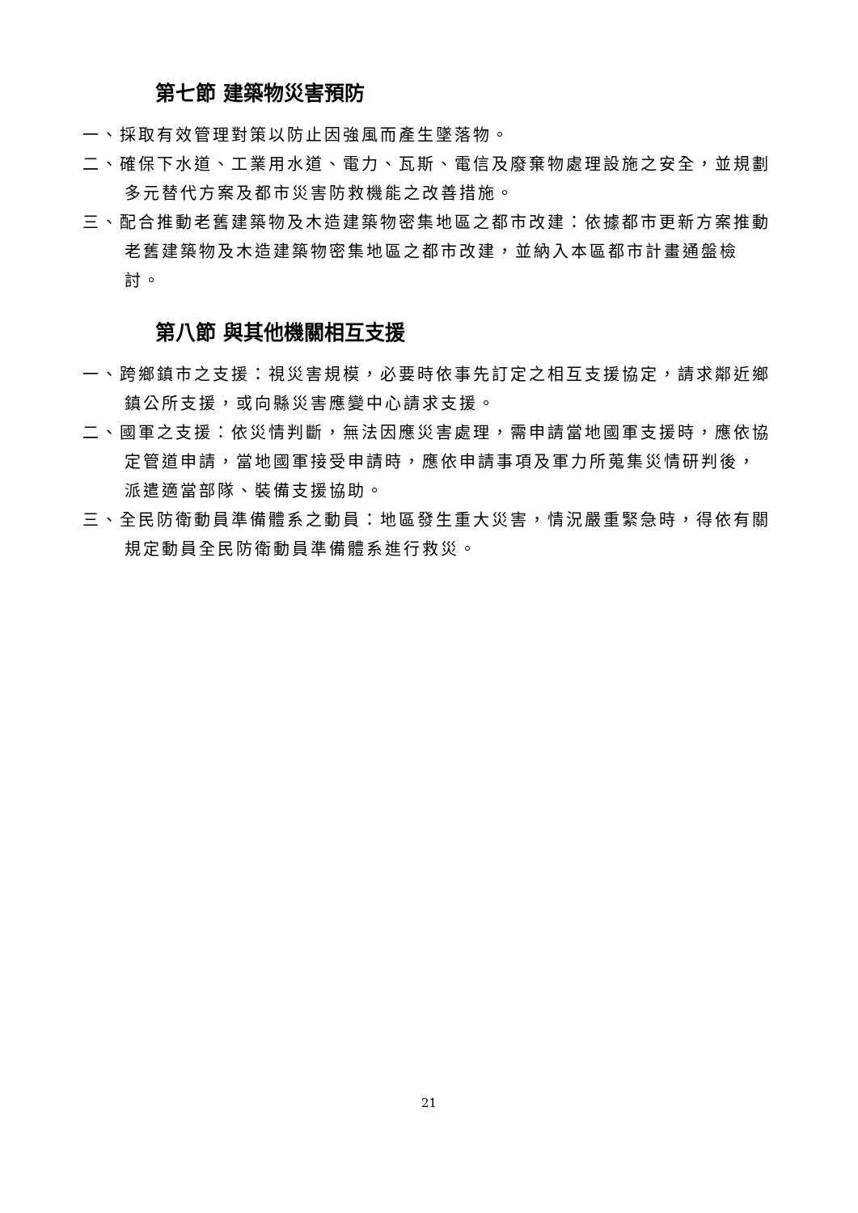第七節 建築物災害預防
一、採取有效管理對策以防止因強風而產生墜落物。
二、確保下水道、工業用水道、電力、瓦斯、電信及廢棄物處理設施之安全，並規劃多元替代方案及都市災害防救機能之改善措施。
三、配合推動老舊建築物及木造建築物密集地區之都市改建：依據都市更新方案推動老舊建築物及木造建築物密集地區之都市改建，並納入本區都市計畫通盤檢討。
第八節 與其他機關相互支援
一、跨鄉鎮市之支援：視災害規模，必要時依事先訂定之相互支援協定，請求鄰近鄉鎮公所支援，或向縣災害應變中心請求支援。
二、國軍之支援：依災情判斷，無法因應災害處理，需申請當地國軍支援時，應依協定管道申請，當地國軍接受申請時，應依申請事項及軍力所蒐集災情研判後，派遣適當部隊、裝備支援協助。
三、全民防衛動員準備體系之動員：地區發生重大災害，情況嚴重緊急時，得依有關規定動員全民防衛動員準備體系進行救災。
21